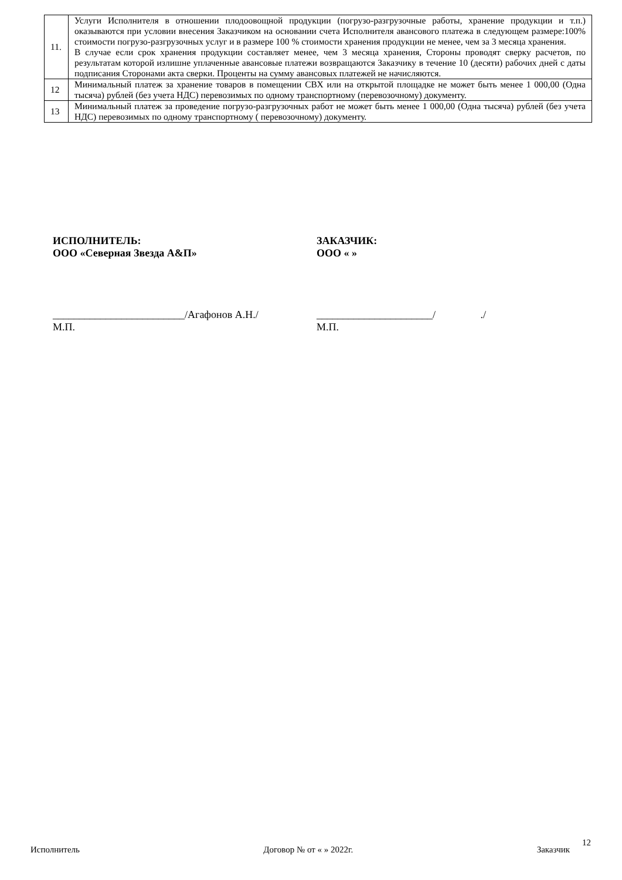| 11. | Услуги Исполнителя в отношении плодоовощной продукции (погрузо-разгрузочные работы, хранение продукции и т.п.) оказываются при условии внесения Заказчиком на основании счета Исполнителя авансового платежа в следующем размере:100% стоимости погрузо-разгрузочных услуг и в размере 100 % стоимости хранения продукции не менее, чем за 3 месяца хранения. В случае если срок хранения продукции составляет менее, чем 3 месяца хранения, Стороны проводят сверку расчетов, по результатам которой излишне уплаченные авансовые платежи возвращаются Заказчику в течение 10 (десяти) рабочих дней с даты подписания Сторонами акта сверки. Проценты на сумму авансовых платежей не начисляются. |
| 12 | Минимальный платеж за хранение товаров в помещении СВХ или на открытой площадке не может быть менее 1 000,00 (Одна тысяча) рублей (без учета НДС) перевозимых по одному транспортному (перевозочному) документу. |
| 13 | Минимальный платеж за проведение погрузо-разгрузочных работ не может быть менее 1 000,00 (Одна тысяча) рублей (без учета НДС) перевозимых по одному транспортному ( перевозочному) документу. |
ИСПОЛНИТЕЛЬ:
ООО «Северная Звезда А&П»
_________________________/Агафонов А.Н./
М.П.
ЗАКАЗЧИК:
ООО « »
______________________/ ./
М.П.
12
Исполнитель Договор № от « » 2022г. Заказчик